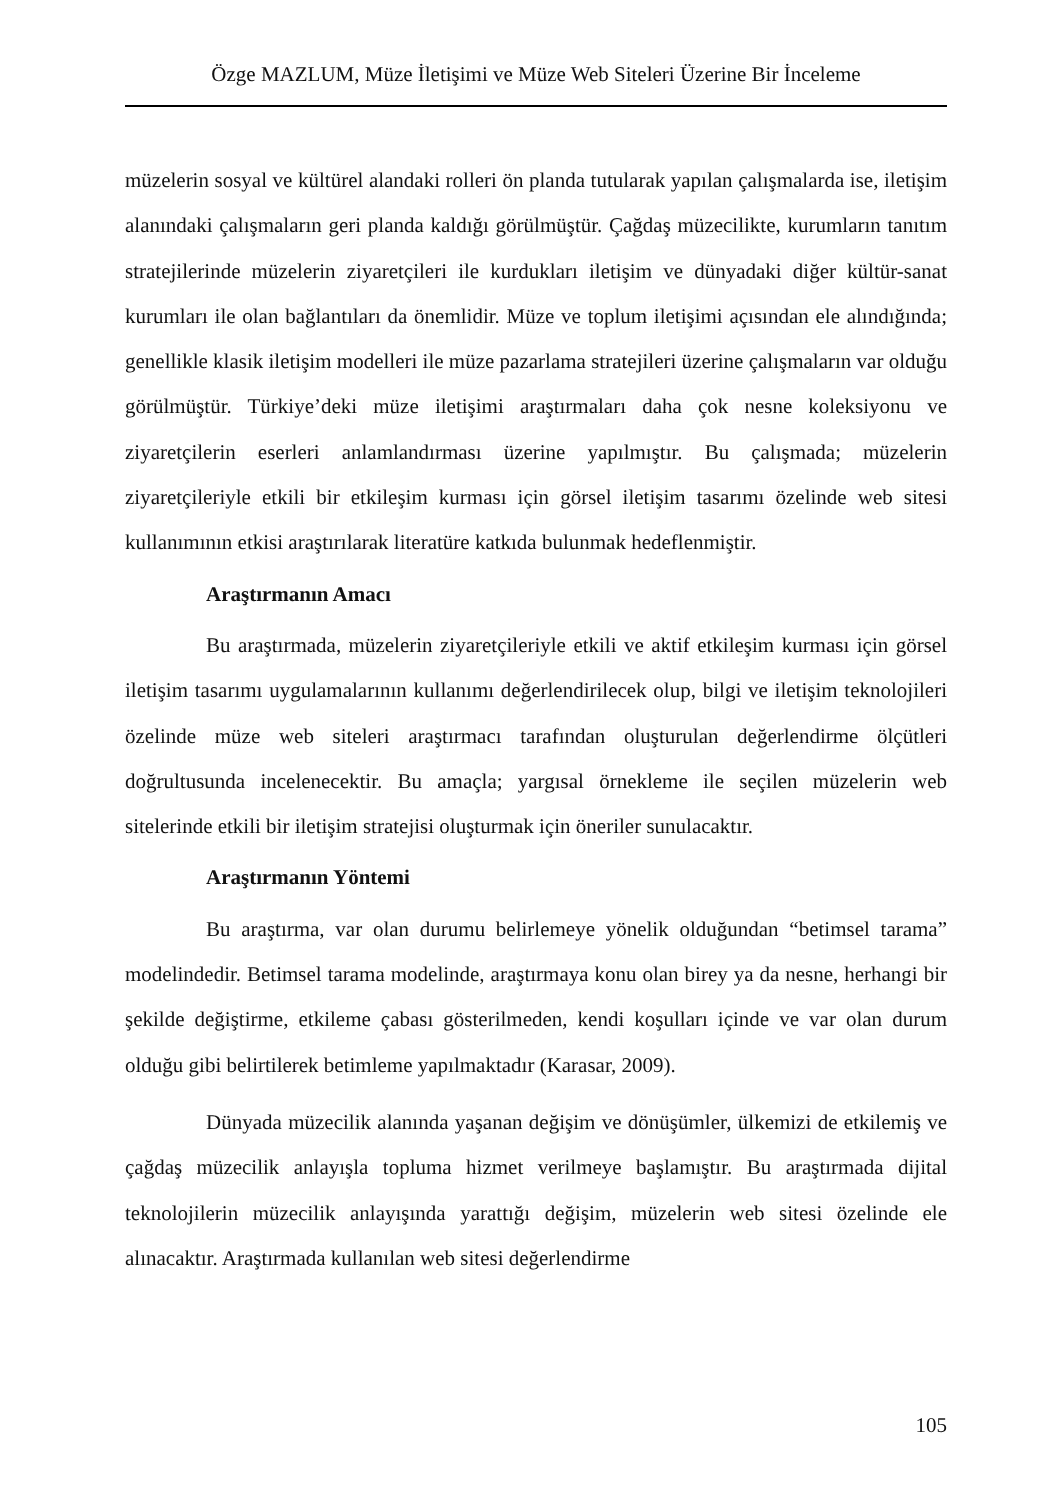Özge MAZLUM, Müze İletişimi ve Müze Web Siteleri Üzerine Bir İnceleme
müzelerin sosyal ve kültürel alandaki rolleri ön planda tutularak yapılan çalışmalarda ise, iletişim alanındaki çalışmaların geri planda kaldığı görülmüştür. Çağdaş müzecilikte, kurumların tanıtım stratejilerinde müzelerin ziyaretçileri ile kurdukları iletişim ve dünyadaki diğer kültür-sanat kurumları ile olan bağlantıları da önemlidir. Müze ve toplum iletişimi açısından ele alındığında; genellikle klasik iletişim modelleri ile müze pazarlama stratejileri üzerine çalışmaların var olduğu görülmüştür. Türkiye’deki müze iletişimi araştırmaları daha çok nesne koleksiyonu ve ziyaretçilerin eserleri anlamlandırması üzerine yapılmıştır. Bu çalışmada; müzelerin ziyaretçileriyle etkili bir etkileşim kurması için görsel iletişim tasarımı özelinde web sitesi kullanımının etkisi araştırılarak literatüre katkıda bulunmak hedeflenmiştir.
Araştırmanın Amacı
Bu araştırmada, müzelerin ziyaretçileriyle etkili ve aktif etkileşim kurması için görsel iletişim tasarımı uygulamalarının kullanımı değerlendirilecek olup, bilgi ve iletişim teknolojileri özelinde müze web siteleri araştırmacı tarafından oluşturulan değerlendirme ölçütleri doğrultusunda incelenecektir. Bu amaçla; yargısal örnekleme ile seçilen müzelerin web sitelerinde etkili bir iletişim stratejisi oluşturmak için öneriler sunulacaktır.
Araştırmanın Yöntemi
Bu araştırma, var olan durumu belirlemeye yönelik olduğundan “betimsel tarama” modelindedir. Betimsel tarama modelinde, araştırmaya konu olan birey ya da nesne, herhangi bir şekilde değiştirme, etkileme çabası gösterilmeden, kendi koşulları içinde ve var olan durum olduğu gibi belirtilerek betimleme yapılmaktadır (Karasar, 2009).
Dünyada müzecilik alanında yaşanan değişim ve dönüşümler, ülkemizi de etkilemiş ve çağdaş müzecilik anlayışla topluma hizmet verilmeye başlamıştır. Bu araştırmada dijital teknolojilerin müzecilik anlayışında yarattığı değişim, müzelerin web sitesi özelinde ele alınacaktır. Araştırmada kullanılan web sitesi değerlendirme
105